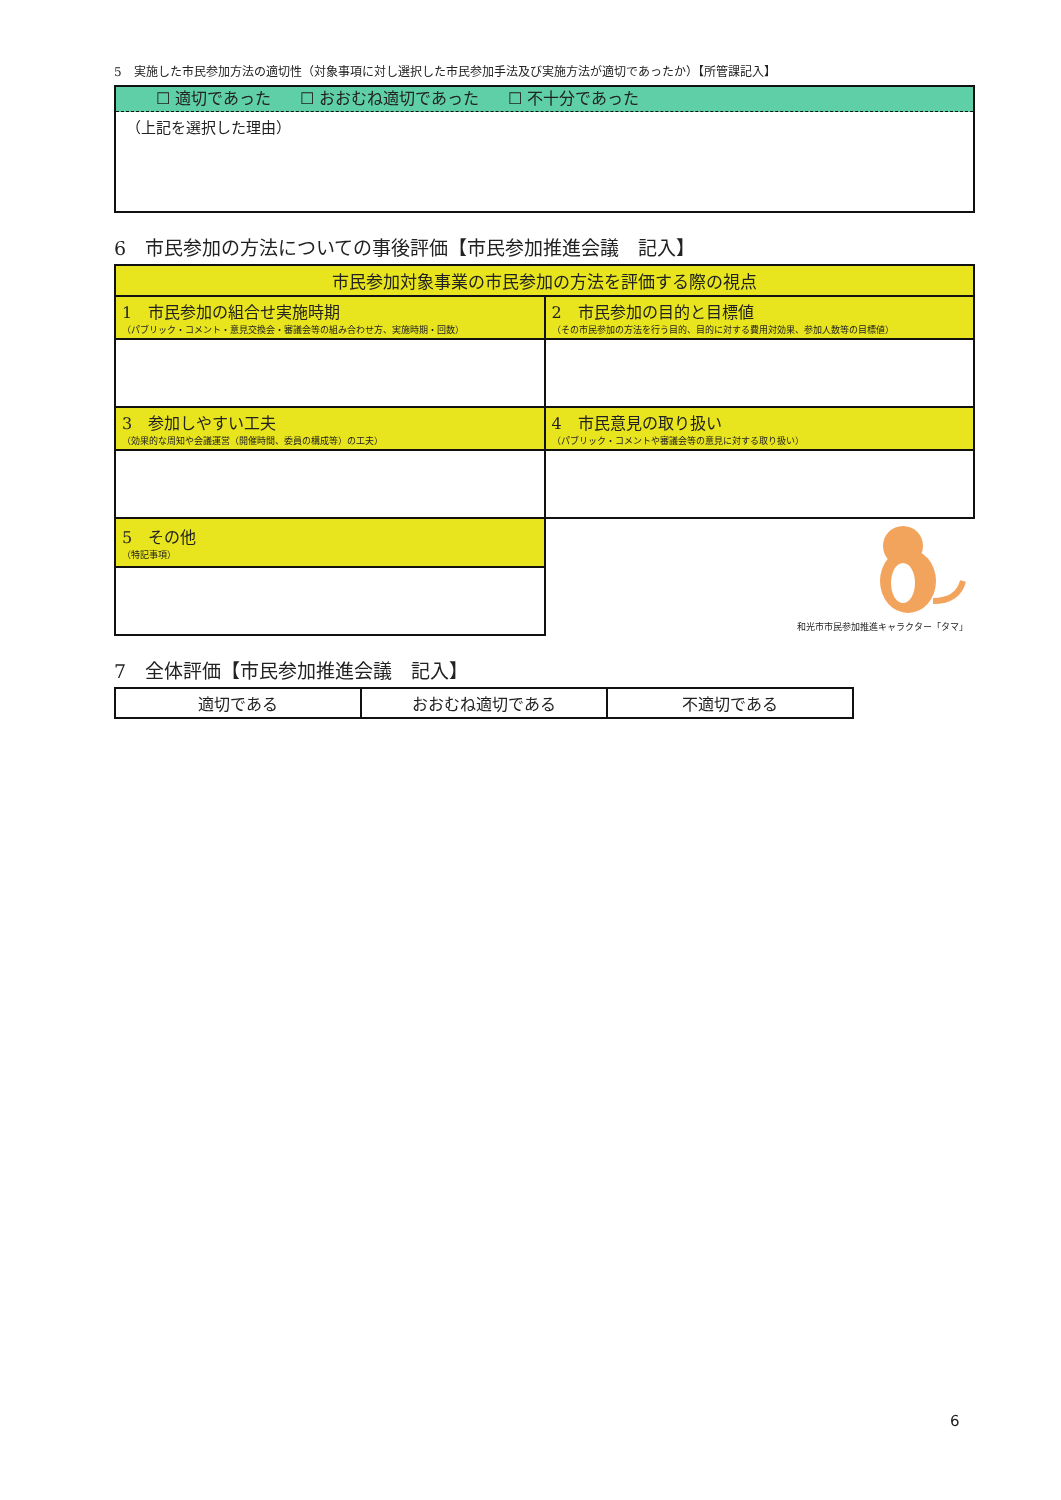5　実施した市民参加方法の適切性（対象事項に対し選択した市民参加手法及び実施方法が適切であったか）【所管課記入】
☐ 適切であった ☐ おおむね適切であった ☐ 不十分であった
（上記を選択した理由）
6　市民参加の方法についての事後評価【市民参加推進会議　記入】
| 市民参加対象事業の市民参加の方法を評価する際の視点 | |
| --- | --- |
| 1 市民参加の組合せ実施時期 （パブリック・コメント・意見交換会・審議会等の組み合わせ方、実施時期・回数） | 2 市民参加の目的と目標値 （その市民参加の方法を行う目的、目的に対する費用対効果、参加人数等の目標値） |
| 3 参加しやすい工夫 （効果的な周知や会議運営（開催時間、委員の構成等）の工夫） | 4 市民意見の取り扱い （パブリック・コメントや審議会等の意見に対する取り扱い） |
| 5 その他 （特記事項） | 和光市市民参加推進キャラクター「タマ」 |
7　全体評価【市民参加推進会議　記入】
| 適切である | おおむね適切である | 不適切である |
6